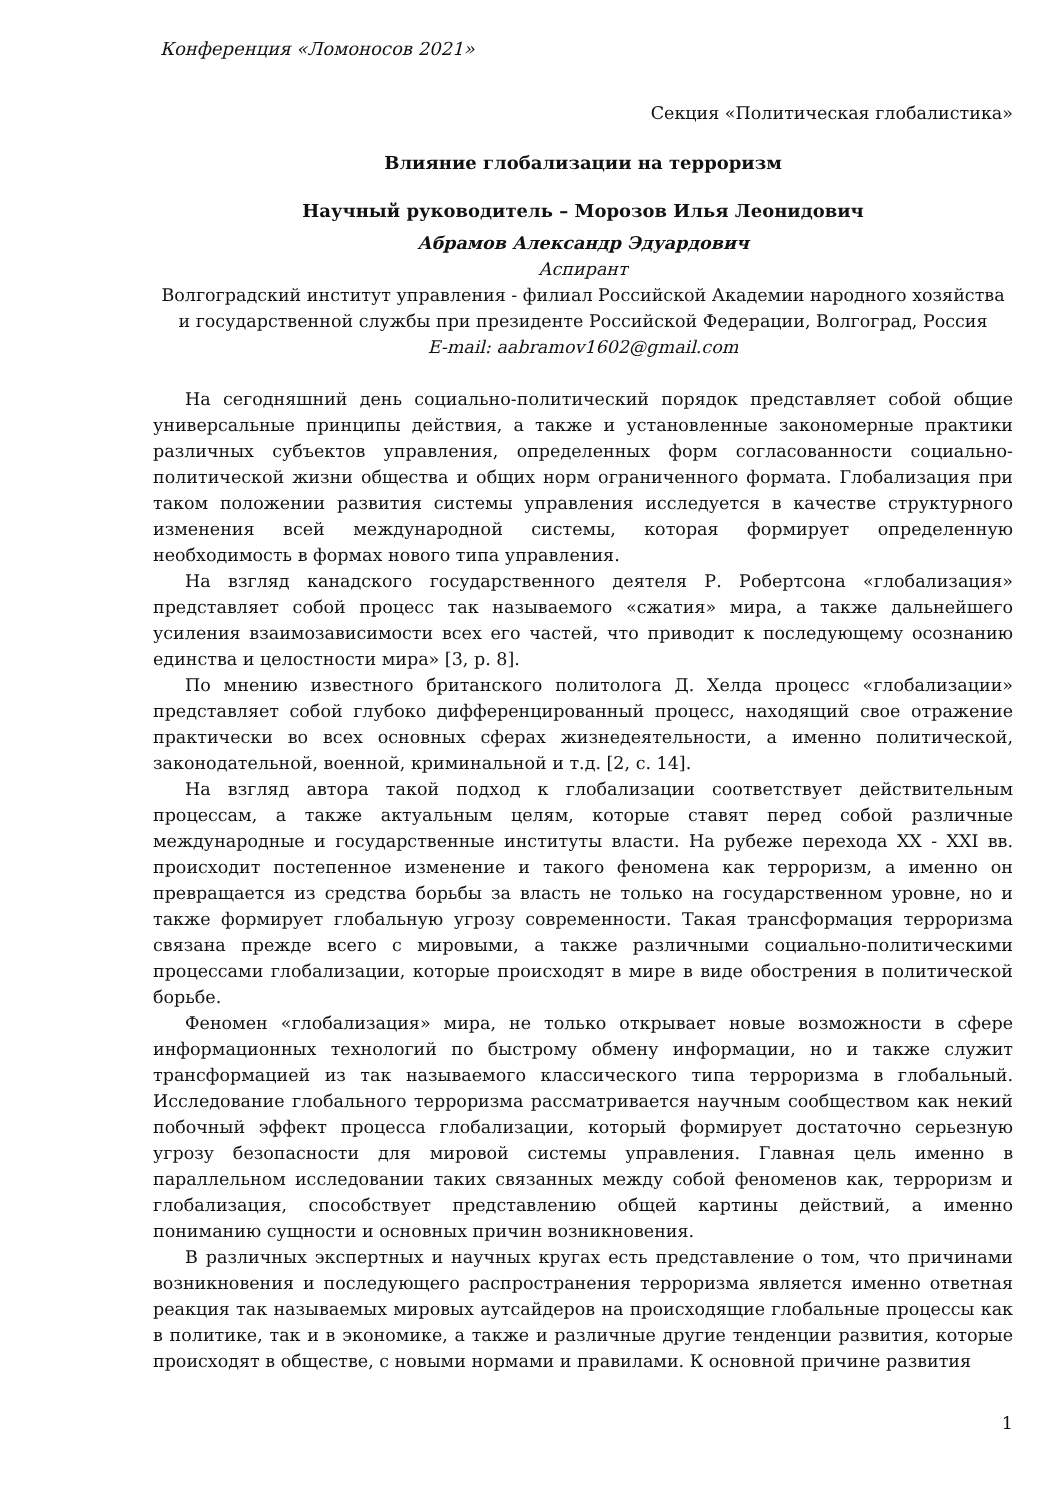Конференция «Ломоносов 2021»
Секция «Политическая глобалистика»
Влияние глобализации на терроризм
Научный руководитель – Морозов Илья Леонидович
Абрамов Александр Эдуардович
Аспирант
Волгоградский институт управления - филиал Российской Академии народного хозяйства и государственной службы при президенте Российской Федерации, Волгоград, Россия
E-mail: aabramov1602@gmail.com
На сегодняшний день социально-политический порядок представляет собой общие универсальные принципы действия, а также и установленные закономерные практики различных субъектов управления, определенных форм согласованности социально-политической жизни общества и общих норм ограниченного формата. Глобализация при таком положении развития системы управления исследуется в качестве структурного изменения всей международной системы, которая формирует определенную необходимость в формах нового типа управления.
На взгляд канадского государственного деятеля Р. Робертсона «глобализация» представляет собой процесс так называемого «сжатия» мира, а также дальнейшего усиления взаимозависимости всех его частей, что приводит к последующему осознанию единства и целостности мира» [3, p. 8].
По мнению известного британского политолога Д. Хелда процесс «глобализации» представляет собой глубоко дифференцированный процесс, находящий свое отражение практически во всех основных сферах жизнедеятельности, а именно политической, законодательной, военной, криминальной и т.д. [2, с. 14].
На взгляд автора такой подход к глобализации соответствует действительным процессам, а также актуальным целям, которые ставят перед собой различные международные и государственные институты власти. На рубеже перехода XX - XXI вв. происходит постепенное изменение и такого феномена как терроризм, а именно он превращается из средства борьбы за власть не только на государственном уровне, но и также формирует глобальную угрозу современности. Такая трансформация терроризма связана прежде всего с мировыми, а также различными социально-политическими процессами глобализации, которые происходят в мире в виде обострения в политической борьбе.
Феномен «глобализация» мира, не только открывает новые возможности в сфере информационных технологий по быстрому обмену информации, но и также служит трансформацией из так называемого классического типа терроризма в глобальный. Исследование глобального терроризма рассматривается научным сообществом как некий побочный эффект процесса глобализации, который формирует достаточно серьезную угрозу безопасности для мировой системы управления. Главная цель именно в параллельном исследовании таких связанных между собой феноменов как, терроризм и глобализация, способствует представлению общей картины действий, а именно пониманию сущности и основных причин возникновения.
В различных экспертных и научных кругах есть представление о том, что причинами возникновения и последующего распространения терроризма является именно ответная реакция так называемых мировых аутсайдеров на происходящие глобальные процессы как в политике, так и в экономике, а также и различные другие тенденции развития, которые происходят в обществе, с новыми нормами и правилами. К основной причине развития
1